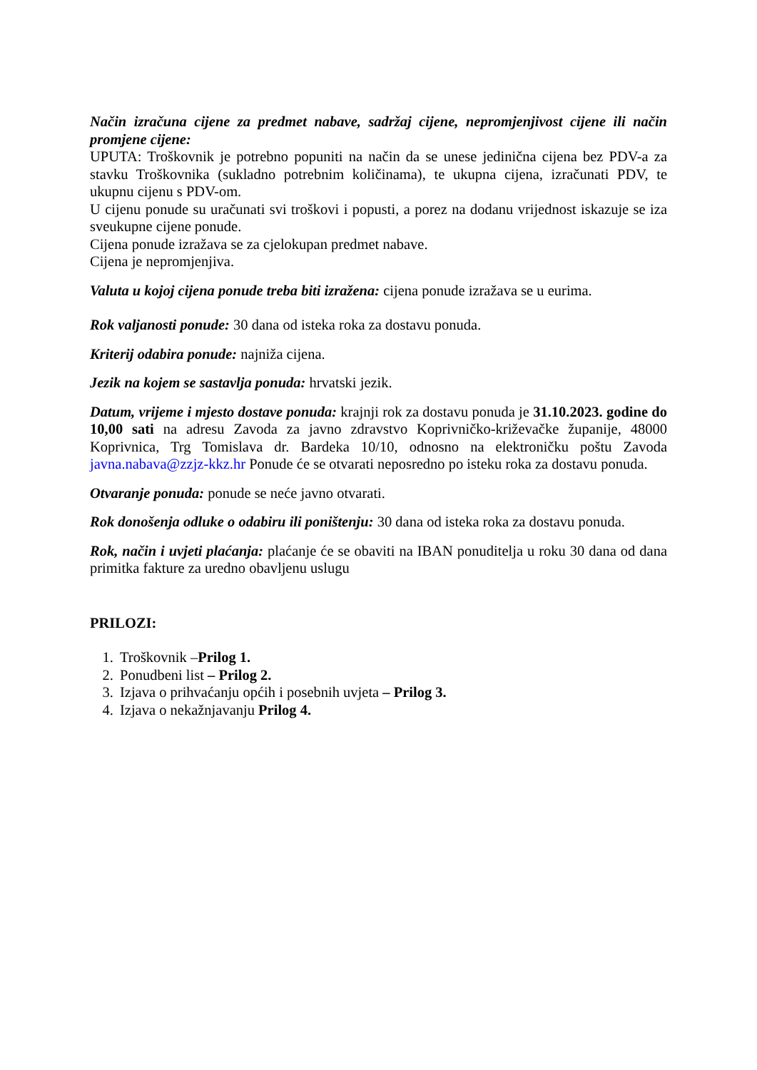Način izračuna cijene za predmet nabave, sadržaj cijene, nepromjenjivost cijene ili način promjene cijene:
UPUTA: Troškovnik je potrebno popuniti na način da se unese jedinična cijena bez PDV-a za stavku Troškovnika (sukladno potrebnim količinama), te ukupna cijena, izračunati PDV, te ukupnu cijenu s PDV-om.
U cijenu ponude su uračunati svi troškovi i popusti, a porez na dodanu vrijednost iskazuje se iza sveukupne cijene ponude.
Cijena ponude izražava se za cjelokupan predmet nabave.
Cijena je nepromjenjiva.
Valuta u kojoj cijena ponude treba biti izražena: cijena ponude izražava se u eurima.
Rok valjanosti ponude: 30 dana od isteka roka za dostavu ponuda.
Kriterij odabira ponude: najniža cijena.
Jezik na kojem se sastavlja ponuda: hrvatski jezik.
Datum, vrijeme i mjesto dostave ponuda: krajnji rok za dostavu ponuda je 31.10.2023. godine do 10,00 sati na adresu Zavoda za javno zdravstvo Koprivničko-križevačke županije, 48000 Koprivnica, Trg Tomislava dr. Bardeka 10/10, odnosno na elektroničku poštu Zavoda javna.nabava@zzjz-kkz.hr Ponude će se otvarati neposredno po isteku roka za dostavu ponuda.
Otvaranje ponuda: ponude se neće javno otvarati.
Rok donošenja odluke o odabiru ili poništenju: 30 dana od isteka roka za dostavu ponuda.
Rok, način i uvjeti plaćanja: plaćanje će se obaviti na IBAN ponuditelja u roku 30 dana od dana primitka fakture za uredno obavljenu uslugu
PRILOZI:
1. Troškovnik –Prilog 1.
2. Ponudbeni list – Prilog 2.
3. Izjava o prihvaćanju općih i posebnih uvjeta – Prilog 3.
4. Izjava o nekažnjavanju Prilog 4.